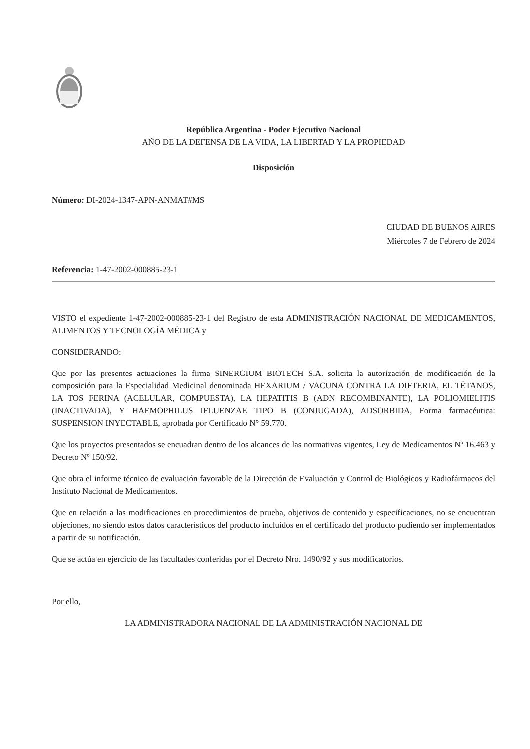República Argentina - Poder Ejecutivo Nacional
AÑO DE LA DEFENSA DE LA VIDA, LA LIBERTAD Y LA PROPIEDAD
Disposición
Número: DI-2024-1347-APN-ANMAT#MS
CIUDAD DE BUENOS AIRES
Miércoles 7 de Febrero de 2024
Referencia: 1-47-2002-000885-23-1
VISTO el expediente 1-47-2002-000885-23-1 del Registro de esta ADMINISTRACIÓN NACIONAL DE MEDICAMENTOS, ALIMENTOS Y TECNOLOGÍA MÉDICA y
CONSIDERANDO:
Que por las presentes actuaciones la firma SINERGIUM BIOTECH S.A. solicita la autorización de modificación de la composición para la Especialidad Medicinal denominada HEXARIUM / VACUNA CONTRA LA DIFTERIA, EL TÉTANOS, LA TOS FERINA (ACELULAR, COMPUESTA), LA HEPATITIS B (ADN RECOMBINANTE), LA POLIOMIELITIS (INACTIVADA), Y HAEMOPHILUS IFLUENZAE TIPO B (CONJUGADA), ADSORBIDA, Forma farmacéutica: SUSPENSION INYECTABLE, aprobada por Certificado N° 59.770.
Que los proyectos presentados se encuadran dentro de los alcances de las normativas vigentes, Ley de Medicamentos Nº 16.463 y Decreto Nº 150/92.
Que obra el informe técnico de evaluación favorable de la Dirección de Evaluación y Control de Biológicos y Radiofármacos del Instituto Nacional de Medicamentos.
Que en relación a las modificaciones en procedimientos de prueba, objetivos de contenido y especificaciones, no se encuentran objeciones, no siendo estos datos característicos del producto incluidos en el certificado del producto pudiendo ser implementados a partir de su notificación.
Que se actúa en ejercicio de las facultades conferidas por el Decreto Nro. 1490/92 y sus modificatorios.
Por ello,
LA ADMINISTRADORA NACIONAL DE LA ADMINISTRACIÓN NACIONAL DE